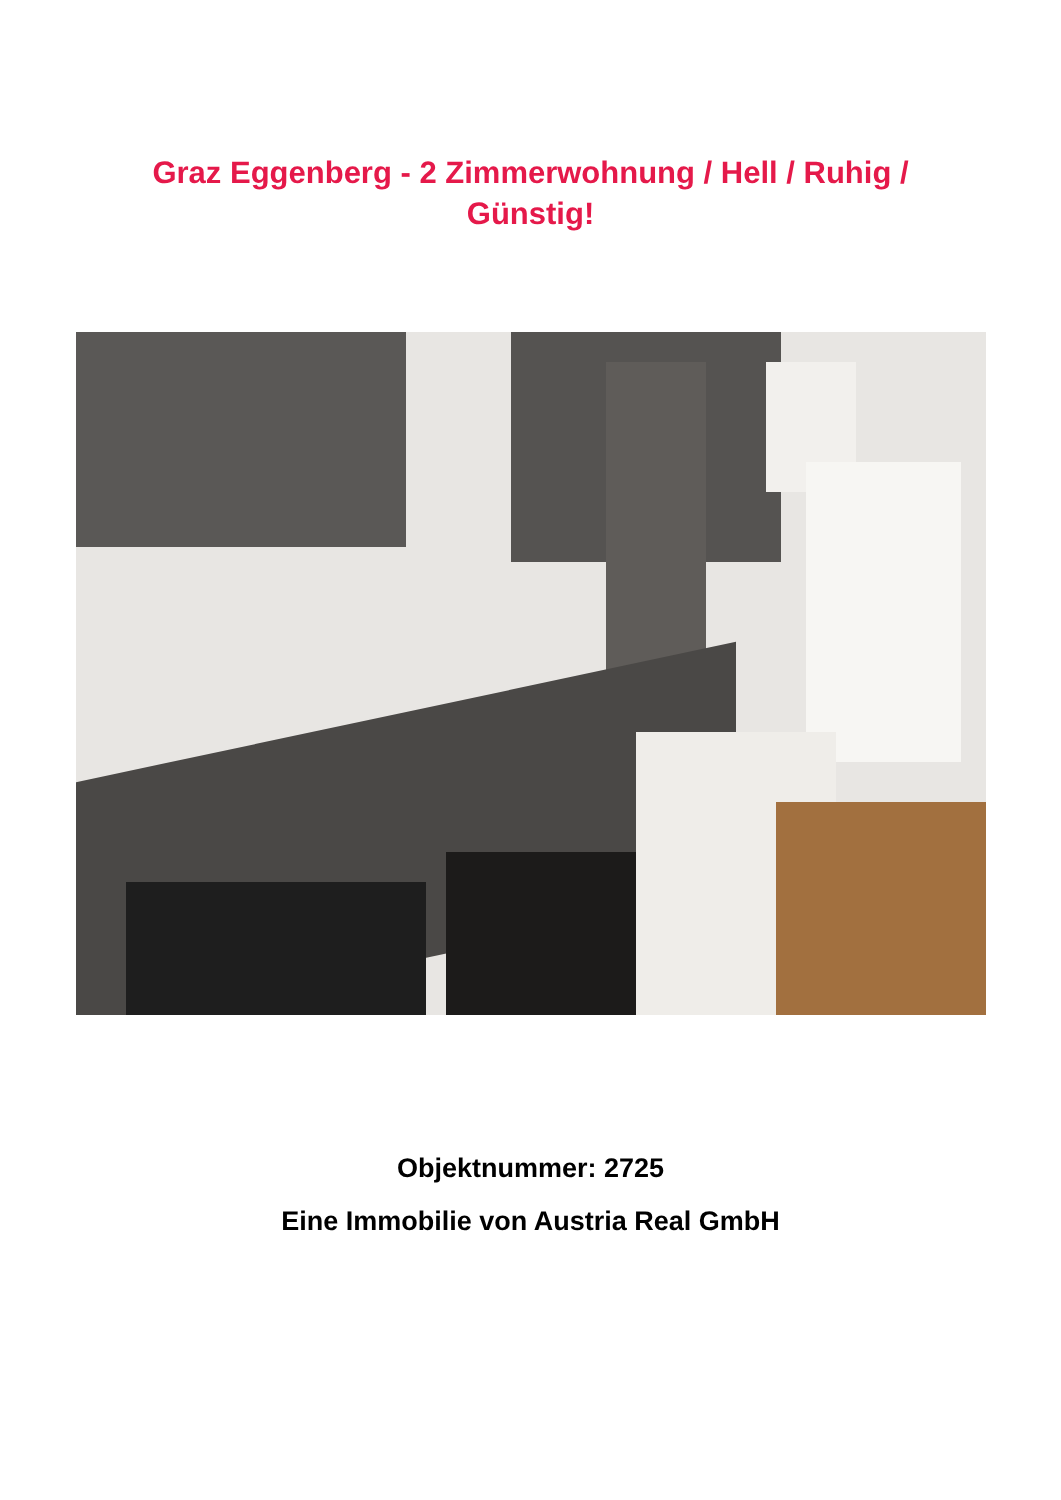Graz Eggenberg - 2 Zimmerwohnung / Hell / Ruhig / Günstig!
Objektnummer: 2725
Eine Immobilie von Austria Real GmbH